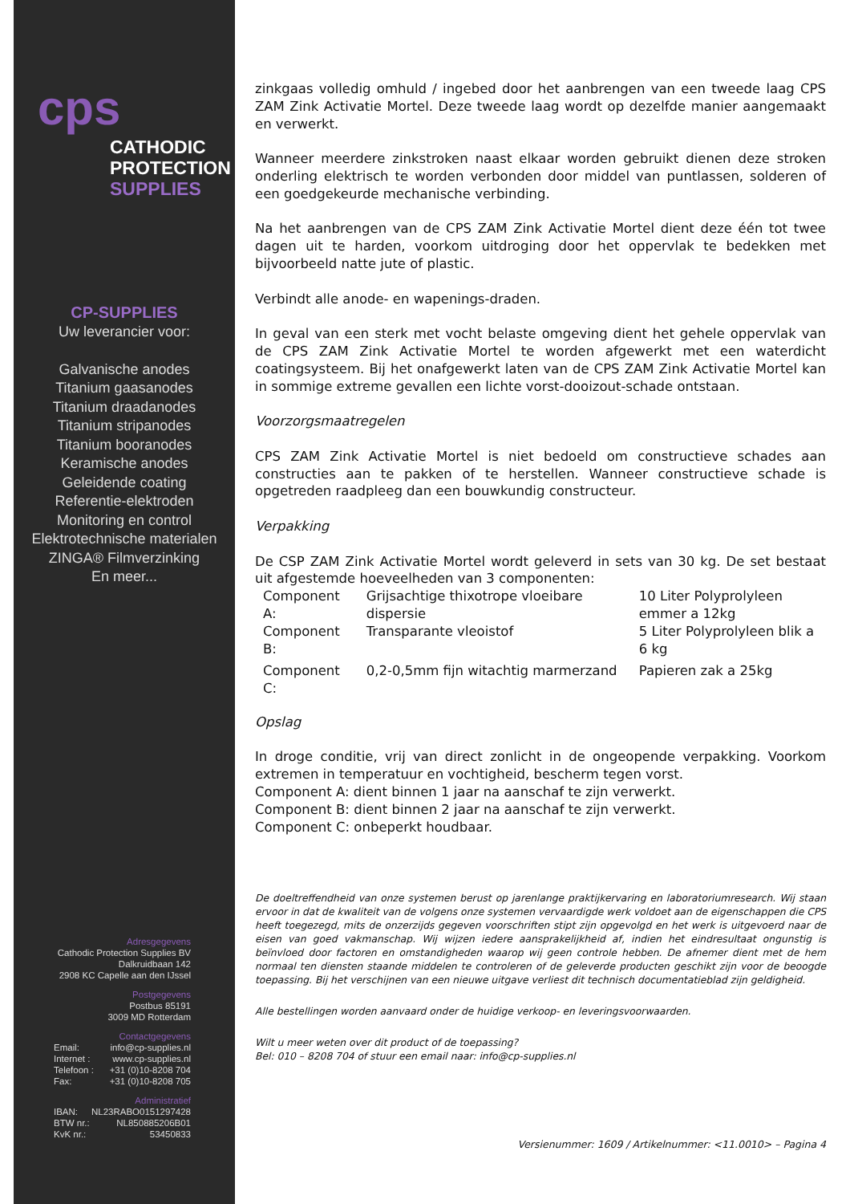cps
CATHODIC
PROTECTION
SUPPLIES
CP-SUPPLIES
Uw leverancier voor:
Galvanische anodes
Titanium gaasanodes
Titanium draadanodes
Titanium stripanodes
Titanium booranodes
Keramische anodes
Geleidende coating
Referentie-elektroden
Monitoring en control
Elektrotechnische materialen
ZINGA® Filmverzinking
En meer...
Adresgegevens
Cathodic Protection Supplies BV
Dalkruidbaan 142
2908 KC Capelle aan den IJssel
Postgegevens
Postbus 85191
3009 MD Rotterdam
Contactgegevens
Email: info@cp-supplies.nl
Internet : www.cp-supplies.nl
Telefoon : +31 (0)10-8208 704
Fax: +31 (0)10-8208 705
Administratief
IBAN: NL23RABO0151297428
BTW nr.: NL850885206B01
KvK nr.: 53450833
zinkgaas volledig omhuld / ingebed door het aanbrengen van een tweede laag CPS ZAM Zink Activatie Mortel. Deze tweede laag wordt op dezelfde manier aangemaakt en verwerkt.
Wanneer meerdere zinkstroken naast elkaar worden gebruikt dienen deze stroken onderling elektrisch te worden verbonden door middel van puntlassen, solderen of een goedgekeurde mechanische verbinding.
Na het aanbrengen van de CPS ZAM Zink Activatie Mortel dient deze één tot twee dagen uit te harden, voorkom uitdroging door het oppervlak te bedekken met bijvoorbeeld natte jute of plastic.
Verbindt alle anode- en wapenings-draden.
In geval van een sterk met vocht belaste omgeving dient het gehele oppervlak van de CPS ZAM Zink Activatie Mortel te worden afgewerkt met een waterdicht coatingsysteem. Bij het onafgewerkt laten van de CPS ZAM Zink Activatie Mortel kan in sommige extreme gevallen een lichte vorst-dooizout-schade ontstaan.
Voorzorgsmaatregelen
CPS ZAM Zink Activatie Mortel is niet bedoeld om constructieve schades aan constructies aan te pakken of te herstellen. Wanneer constructieve schade is opgetreden raadpleeg dan een bouwkundig constructeur.
Verpakking
De CSP ZAM Zink Activatie Mortel wordt geleverd in sets van 30 kg. De set bestaat uit afgestemde hoeveelheden van 3 componenten:
| Component A: | Grijsachtige thixotrope vloeibare dispersie | 10 Liter Polyprolyleen emmer a 12kg |
| Component B: | Transparante vleoistof | 5 Liter Polyprolyleen blik a 6 kg |
| Component C: | 0,2-0,5mm fijn witachtig marmerzand | Papieren zak a 25kg |
Opslag
In droge conditie, vrij van direct zonlicht in de ongeopende verpakking. Voorkom extremen in temperatuur en vochtigheid, bescherm tegen vorst.
Component A: dient binnen 1 jaar na aanschaf te zijn verwerkt.
Component B: dient binnen 2 jaar na aanschaf te zijn verwerkt.
Component C: onbeperkt houdbaar.
De doeltreffendheid van onze systemen berust op jarenlange praktijkervaring en laboratoriumresearch. Wij staan ervoor in dat de kwaliteit van de volgens onze systemen vervaardigde werk voldoet aan de eigenschappen die CPS heeft toegezegd, mits de onzerzijds gegeven voorschriften stipt zijn opgevolgd en het werk is uitgevoerd naar de eisen van goed vakmanschap. Wij wijzen iedere aansprakelijkheid af, indien het eindresultaat ongunstig is beïnvloed door factoren en omstandigheden waarop wij geen controle hebben. De afnemer dient met de hem normaal ten diensten staande middelen te controleren of de geleverde producten geschikt zijn voor de beoogde toepassing. Bij het verschijnen van een nieuwe uitgave verliest dit technisch documentatieblad zijn geldigheid.
Alle bestellingen worden aanvaard onder de huidige verkoop- en leveringsvoorwaarden.
Wilt u meer weten over dit product of de toepassing?
Bel: 010 – 8208 704 of stuur een email naar: info@cp-supplies.nl
Versienummer: 1609 / Artikelnummer: <11.0010> – Pagina 4